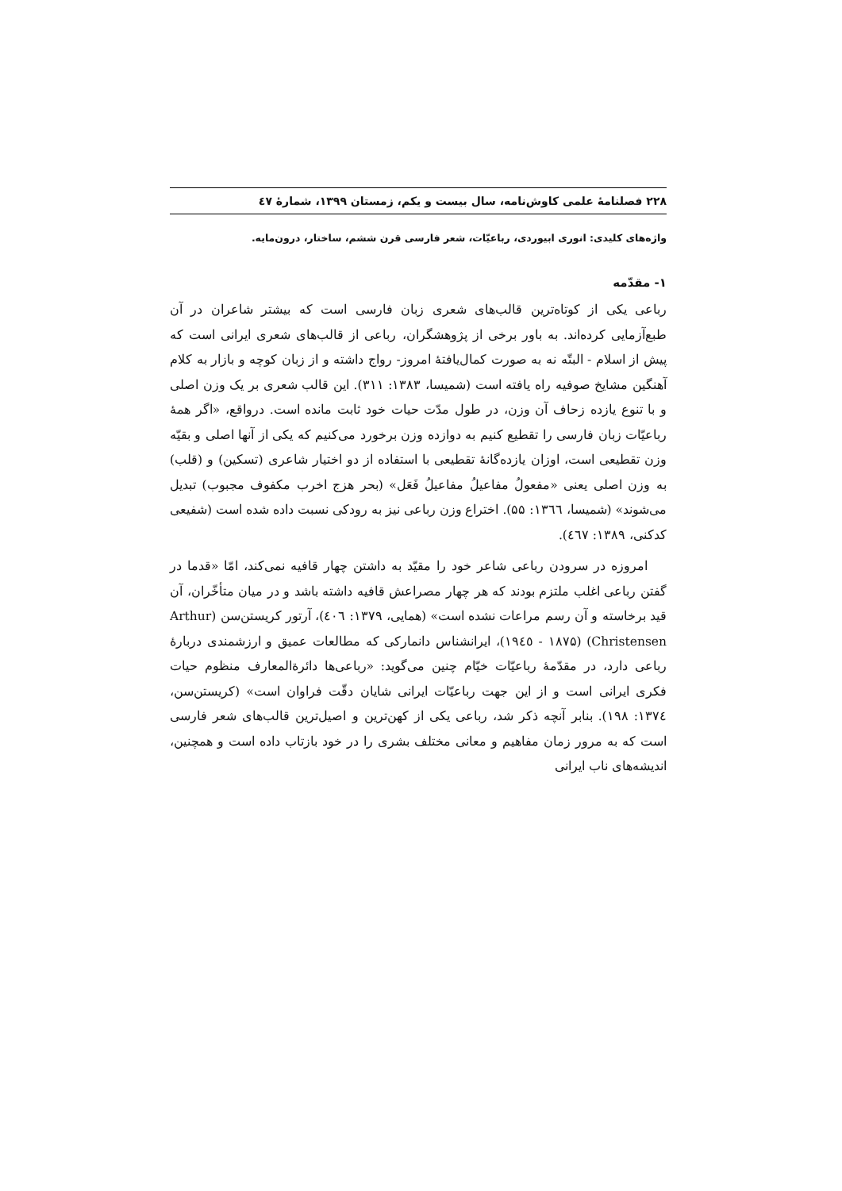۲۲۸ فصلنامهٔ علمی کاوش‌نامه، سال بیست و یکم، زمستان ۱۳۹۹، شمارهٔ ٤٧
واژه‌های کلیدی: انوری ابیوردی، رباعیّات، شعر فارسی قرن ششم، ساختار، درون‌مایه.
۱- مقدّمه
رباعی یکی از کوتاه‌ترین قالب‌های شعری زبان فارسی است که بیشتر شاعران در آن طبع‌آزمایی کرده‌اند. به باور برخی از پژوهشگران، رباعی از قالب‌های شعری ایرانی است که پیش از اسلام - البتّه نه به صورت کمال‌یافتهٔ امروز- رواج داشته و از زبان کوچه و بازار به کلام آهنگین مشایخ صوفیه راه یافته است (شمیسا، ۱۳۸۳: ۳۱۱). این قالب شعری بر یک وزن اصلی و با تنوع یازده زحاف آن وزن، در طول مدّت حیات خود ثابت مانده است. درواقع، «اگر همهٔ رباعیّات زبان فارسی را تقطیع کنیم به دوازده وزن برخورد می‌کنیم که یکی از آنها اصلی و بقیّه وزن تقطیعی است، اوزان یازده‌گانهٔ تقطیعی با استفاده از دو اختیار شاعری (تسکین) و (قلب) به وزن اصلی یعنی «مفعولُ مفاعیلُ مفاعیلُ فَعَل» (بحر هزج اخرب مکفوف مجبوب) تبدیل می‌شوند» (شمیسا، ١٣٦٦: ۵۵). اختراع وزن رباعی نیز به رودکی نسبت داده شده است (شفیعی کدکنی، ۱۳۸۹: ٤٦٧).
امروزه در سرودن رباعی شاعر خود را مقیّد به داشتن چهار قافیه نمی‌کند، امّا «قدما در گفتن رباعی اغلب ملتزم بودند که هر چهار مصراعش قافیه داشته باشد و در میان متأخّران، آن قید برخاسته و آن رسم مراعات نشده است» (همایی، ۱۳۷۹: ٤٠٦)، آرتور کریستن‌سن (Arthur Christensen) (۱۸۷۵ - ١٩٤٥)، ایرانشناس دانمارکی که مطالعات عمیق و ارزشمندی دربارهٔ رباعی دارد، در مقدّمهٔ رباعیّات خیّام چنین می‌گوید: «رباعی‌ها دائرةالمعارف منظوم حیات فکری ایرانی است و از این جهت رباعیّات ایرانی شایان دقّت فراوان است» (کریستن‌سن، ١٣٧٤: ١٩٨). بنابر آنچه ذکر شد، رباعی یکی از کهن‌ترین و اصیل‌ترین قالب‌های شعر فارسی است که به مرور زمان مفاهیم و معانی مختلف بشری را در خود بازتاب داده است و همچنین، اندیشه‌های ناب ایرانی